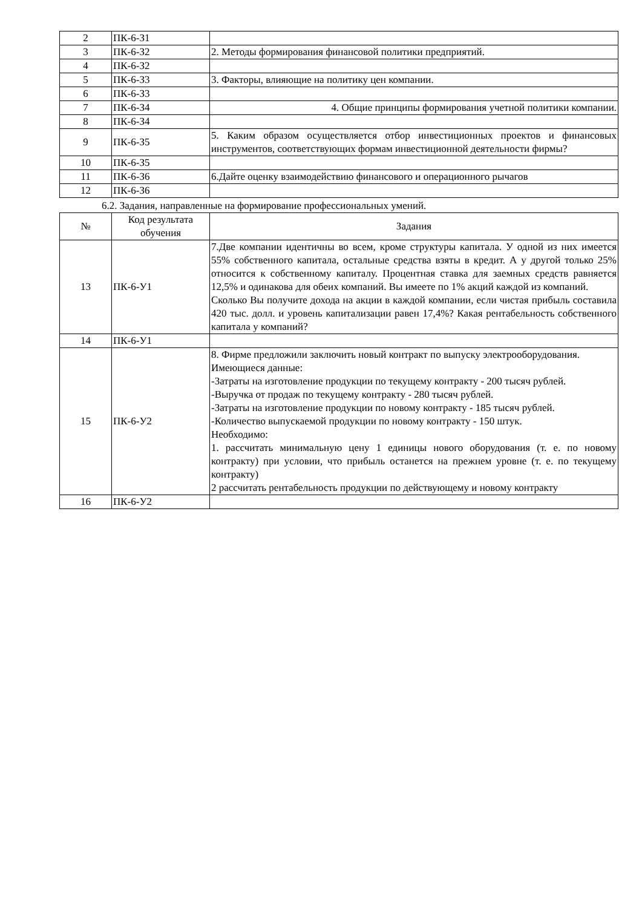| 2 | ПК-6-З1 | |
| 3 | ПК-6-З2 | 2. Методы формирования финансовой политики предприятий. |
| 4 | ПК-6-З2 | |
| 5 | ПК-6-З3 | 3. Факторы, влияющие на политику цен компании. |
| 6 | ПК-6-З3 | |
| 7 | ПК-6-З4 | 4. Общие принципы формирования учетной политики компании. |
| 8 | ПК-6-З4 | |
| 9 | ПК-6-З5 | 5. Каким образом осуществляется отбор инвестиционных проектов и финансовых инструментов, соответствующих формам инвестиционной деятельности фирмы? |
| 10 | ПК-6-З5 | |
| 11 | ПК-6-З6 | 6.Дайте оценку взаимодействию финансового и операционного рычагов |
| 12 | ПК-6-З6 | |
6.2. Задания, направленные на формирование профессиональных умений.
| № | Код результата обучения | Задания |
| --- | --- | --- |
| 13 | ПК-6-У1 | 7.Две компании идентичны во всем, кроме структуры капитала. У одной из них имеется 55% собственного капитала, остальные средства взяты в кредит. А у другой только 25% относится к собственному капиталу. Процентная ставка для заемных средств равняется 12,5% и одинакова для обеих компаний. Вы имеете по 1% акций каждой из компаний. Сколько Вы получите дохода на акции в каждой компании, если чистая прибыль составила 420 тыс. долл. и уровень капитализации равен 17,4%? Какая рентабельность собственного капитала у компаний? |
| 14 | ПК-6-У1 | |
| 15 | ПК-6-У2 | 8. Фирме предложили заключить новый контракт по выпуску электрооборудования. Имеющиеся данные: -Затраты на изготовление продукции по текущему контракту - 200 тысяч рублей. -Выручка от продаж по текущему контракту - 280 тысяч рублей. -Затраты на изготовление продукции по новому контракту - 185 тысяч рублей. -Количество выпускаемой продукции по новому контракту - 150 штук. Необходимо: 1. рассчитать минимальную цену 1 единицы нового оборудования (т. е. по новому контракту) при условии, что прибыль останется на прежнем уровне (т. е. по текущему контракту) 2 рассчитать рентабельность продукции по действующему и новому контракту |
| 16 | ПК-6-У2 | |